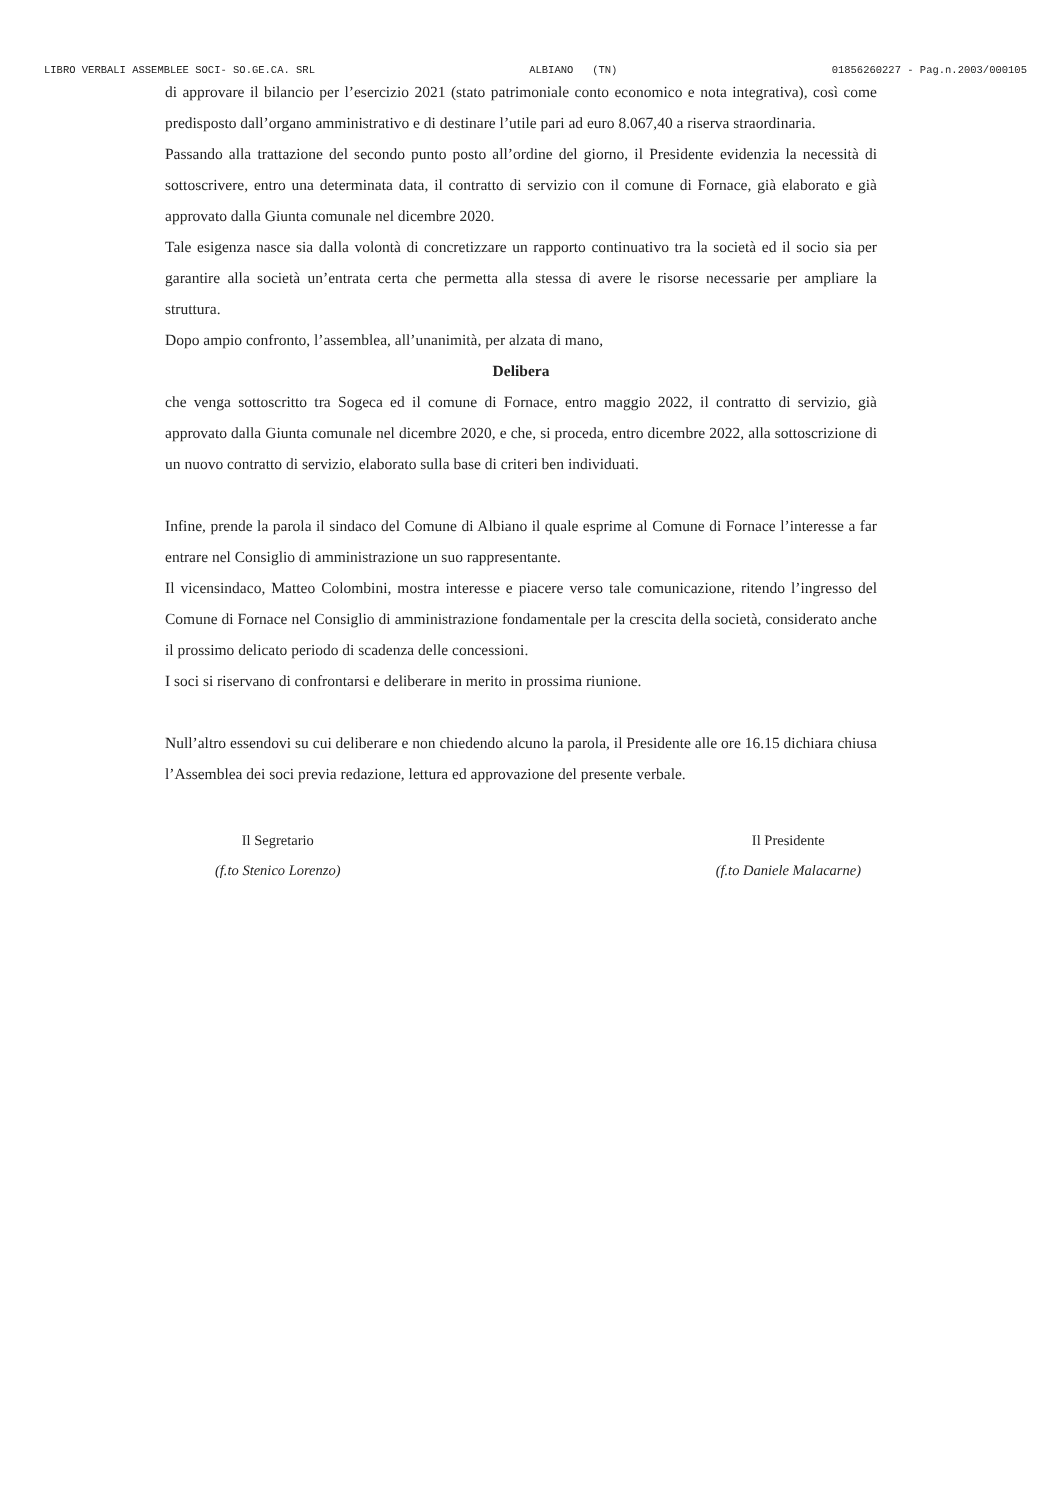LIBRO VERBALI ASSEMBLEE SOCI- SO.GE.CA. SRL ALBIANO (TN) 01856260227 - Pag.n.2003/000105
di approvare il bilancio per l’esercizio 2021 (stato patrimoniale conto economico e nota integrativa), così come predisposto dall’organo amministrativo e di destinare l’utile pari ad euro 8.067,40 a riserva straordinaria.
Passando alla trattazione del secondo punto posto all’ordine del giorno, il Presidente evidenzia la necessità di sottoscrivere, entro una determinata data, il contratto di servizio con il comune di Fornace, già elaborato e già approvato dalla Giunta comunale nel dicembre 2020.
Tale esigenza nasce sia dalla volontà di concretizzare un rapporto continuativo tra la società ed il socio sia per garantire alla società un’entrata certa che permetta alla stessa di avere le risorse necessarie per ampliare la struttura.
Dopo ampio confronto, l’assemblea, all’unanimità, per alzata di mano,
Delibera
che venga sottoscritto tra Sogeca ed il comune di Fornace, entro maggio 2022, il contratto di servizio, già approvato dalla Giunta comunale nel dicembre 2020, e che, si proceda, entro dicembre 2022, alla sottoscrizione di un nuovo contratto di servizio, elaborato sulla base di criteri ben individuati.
Infine, prende la parola il sindaco del Comune di Albiano il quale esprime al Comune di Fornace l’interesse a far entrare nel Consiglio di amministrazione un suo rappresentante.
Il vicensindaco, Matteo Colombini, mostra interesse e piacere verso tale comunicazione, ritendo l’ingresso del Comune di Fornace nel Consiglio di amministrazione fondamentale per la crescita della società, considerato anche il prossimo delicato periodo di scadenza delle concessioni.
I soci si riservano di confrontarsi e deliberare in merito in prossima riunione.
Null’altro essendovi su cui deliberare e non chiedendo alcuno la parola, il Presidente alle ore 16.15 dichiara chiusa l’Assemblea dei soci previa redazione, lettura ed approvazione del presente verbale.
Il Segretario
(f.to Stenico Lorenzo)
Il Presidente
(f.to Daniele Malacarne)